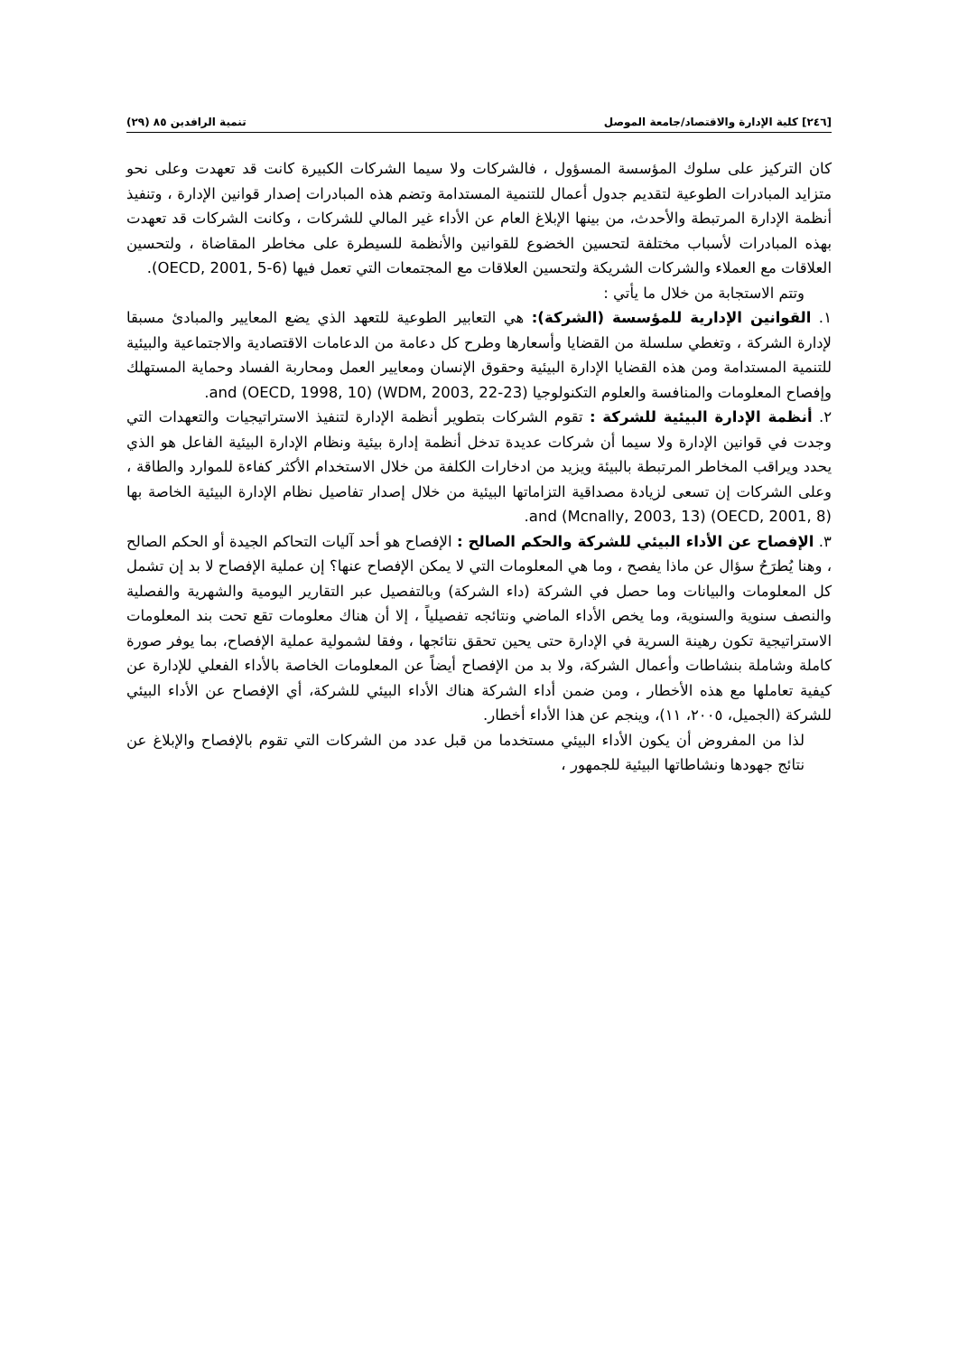[٢٤٦] كلية الإدارة والاقتصاد/جامعة الموصل تنمية الرافدين ٨٥ (٢٩)
كان التركيز على سلوك المؤسسة المسؤول ، فالشركات ولا سيما الشركات الكبيرة كانت قد تعهدت وعلى نحو متزايد المبادرات الطوعية لتقديم جدول أعمال للتنمية المستدامة وتضم هذه المبادرات إصدار قوانين الإدارة ، وتنفيذ أنظمة الإدارة المرتبطة والأحدث، من بينها الإبلاغ العام عن الأداء غير المالي للشركات ، وكانت الشركات قد تعهدت بهذه المبادرات لأسباب مختلفة لتحسين الخضوع للقوانين والأنظمة للسيطرة على مخاطر المقاضاة ، ولتحسين العلاقات مع العملاء والشركات الشريكة ولتحسين العلاقات مع المجتمعات التي تعمل فيها (OECD, 2001, 5-6).
وتتم الاستجابة من خلال ما يأتي :
١. القوانين الإدارية للمؤسسة (الشركة): هي التعابير الطوعية للتعهد الذي يضع المعايير والمبادئ مسبقا لإدارة الشركة ، وتغطي سلسلة من القضايا وأسعارها وطرح كل دعامة من الدعامات الاقتصادية والاجتماعية والبيئية للتنمية المستدامة ومن هذه القضايا الإدارة البيئية وحقوق الإنسان ومعايير العمل ومحاربة الفساد وحماية المستهلك وإفصاح المعلومات والمنافسة والعلوم التكنولوجيا (WDM, 2003, 22-23) and (OECD, 1998, 10).
٢. أنظمة الإدارة البيئية للشركة : تقوم الشركات بتطوير أنظمة الإدارة لتنفيذ الاستراتيجيات والتعهدات التي وجدت في قوانين الإدارة ولا سيما أن شركات عديدة تدخل أنظمة إدارة بيئية ونظام الإدارة البيئية الفاعل هو الذي يحدد ويراقب المخاطر المرتبطة بالبيئة ويزيد من ادخارات الكلفة من خلال الاستخدام الأكثر كفاءة للموارد والطاقة ، وعلى الشركات إن تسعى لزيادة مصداقية التزاماتها البيئية من خلال إصدار تفاصيل نظام الإدارة البيئية الخاصة بها (OECD, 2001, 8) and (Mcnally, 2003, 13).
٣. الإفصاح عن الأداء البيئي للشركة والحكم الصالح : الإفصاح هو أحد آليات التحاكم الجيدة أو الحكم الصالح ، وهنا يُطرَحُ سؤال عن ماذا يفصح ، وما هي المعلومات التي لا يمكن الإفصاح عنها؟ إن عملية الإفصاح لا بد إن تشمل كل المعلومات والبيانات وما حصل في الشركة (داء الشركة) وبالتفصيل عبر التقارير اليومية والشهرية والفصلية والنصف سنوية والسنوية، وما يخص الأداء الماضي ونتائجه تفصيلياً ، إلا أن هناك معلومات تقع تحت بند المعلومات الاستراتيجية تكون رهينة السرية في الإدارة حتى يحين تحقق نتائجها ، وفقا لشمولية عملية الإفصاح، بما يوفر صورة كاملة وشاملة بنشاطات وأعمال الشركة، ولا بد من الإفصاح أيضاً عن المعلومات الخاصة بالأداء الفعلي للإدارة عن كيفية تعاملها مع هذه الأخطار ، ومن ضمن أداء الشركة هناك الأداء البيئي للشركة، أي الإفصاح عن الأداء البيئي للشركة (الجميل، ٢٠٠٥، ١١)، وينجم عن هذا الأداء أخطار.
لذا من المفروض أن يكون الأداء البيئي مستخدما من قبل عدد من الشركات التي تقوم بالإفصاح والإبلاغ عن نتائج جهودها ونشاطاتها البيئية للجمهور ،